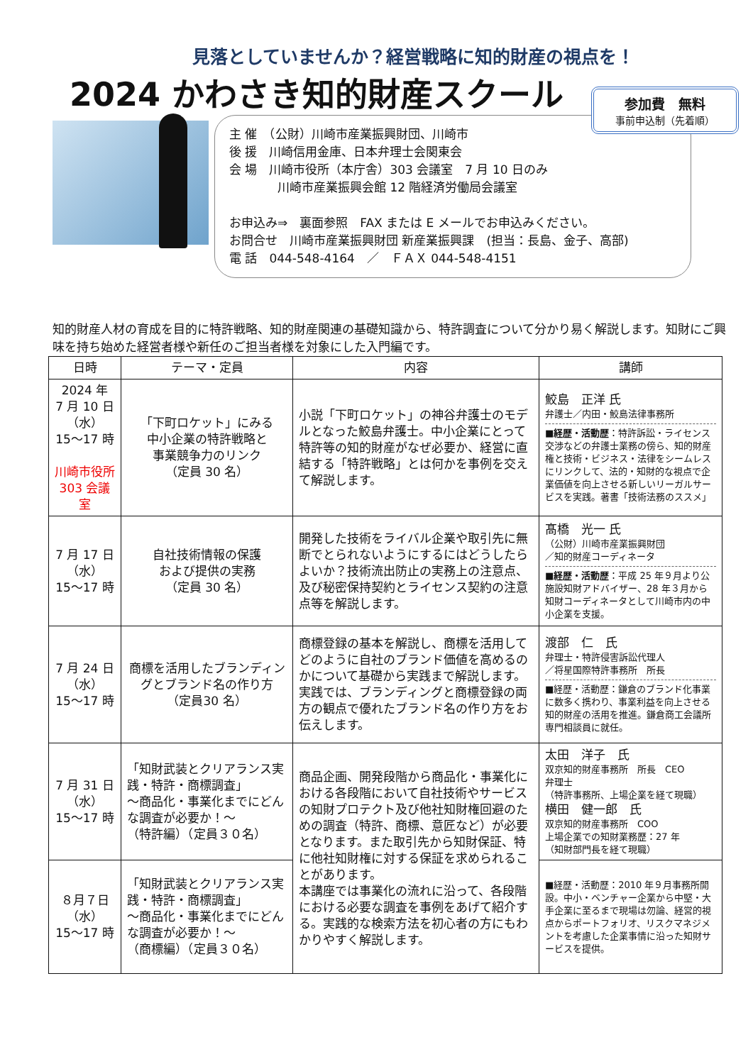見落としていませんか？経営戦略に知的財産の視点を！
2024 かわさき知的財産スクール
主 催　（公財）川崎市産業振興財団、川崎市
後 援　川崎信用金庫、日本弁理士会関東会
会 場　川崎市役所（本庁舎）303 会議室　7 月 10 日のみ
　　　　川崎市産業振興会館 12 階経済労働局会議室
お申込み⇒　裏面参照　FAX または E メールでお申込みください。
お問合せ　川崎市産業振興財団 新産業振興課　(担当：長島、金子、高部)
電 話　044-548-4164　／　ＦＡＸ 044-548-4151
参加費　無料
事前申込制（先着順）
知的財産人材の育成を目的に特許戦略、知的財産関連の基礎知識から、特許調査について分かり易く解説します。知財にご興味を持ち始めた経営者様や新任のご担当者様を対象にした入門編です。
| 日時 | テーマ・定員 | 内容 | 講師 |
| --- | --- | --- | --- |
| 2024 年 7 月 10 日 （水） 15～17 時 川崎市役所 303 会議室 | 「下町ロケット」にみる 中小企業の特許戦略と 事業競争力のリンク （定員 30 名） | 小説「下町ロケット」の神谷弁護士のモデルとなった鮫島弁護士。中小企業にとって特許等の知的財産がなぜ必要か、経営に直結する「特許戦略」とは何かを事例を交えて解説します。 | 鮫島 正洋 氏 弁護士／内田・鮫島法律事務所 ■経歴・活動歴 ：特許訴訟・ライセンス交渉などの弁護士業務の傍ら、知的財産権と技術・ビジネス・法律をシームレスにリンクして、法的・知財的な視点で企業価値を向上させる新しいリーガルサービスを実践。著書「技術法務のススメ」 |
| 7 月 17 日 （水） 15～17 時 | 自社技術情報の保護 および提供の実務 （定員 30 名） | 開発した技術をライバル企業や取引先に無断でとられないようにするにはどうしたらよいか？技術流出防止の実務上の注意点、及び秘密保持契約とライセンス契約の注意点等を解説します。 | 髙橋 光一 氏 （公財）川崎市産業振興財団 ／知的財産コーディネータ ■経歴・活動歴 ：平成 25 年９月より公施設知財アドバイザー、28 年３月から知財コーディネータとして川崎市内の中小企業を支援。 |
| 7 月 24 日 （水） 15～17 時 | 商標を活用したブランディングとブランド名の作り方 （定員30 名） | 商標登録の基本を解説し、商標を活用してどのように自社のブランド価値を高めるのかについて基礎から実践まで解説します。実践では、ブランディングと商標登録の両方の観点で優れたブランド名の作り方をお伝えします。 | 渡部 仁 氏 弁理士・特許侵害訴訟代理人 ／将星国際特許事務所 所長 ■経歴・活動歴：鎌倉のブランド化事業に数多く携わり、事業利益を向上させる知的財産の活用を推進。鎌倉商工会議所専門相談員に就任。 |
| 7 月 31 日 （水） 15～17 時 | 「知財武装とクリアランス実践・特許・商標調査」 ～商品化・事業化までにどんな調査が必要か！～ （特許編）（定員３０名） | 商品企画、開発段階から商品化・事業化における各段階において自社技術やサービスの知財プロテクト及び他社知財権回避のための調査（特許、商標、意匠など）が必要となります。また取引先から知財保証、特に他社知財権に対する保証を求められることがあります。 本講座では事業化の流れに沿って、各段階における必要な調査を事例をあげて紹介する。実践的な検索方法を初心者の方にもわかりやすく解説します。 | 太田 洋子 氏 双京知的財産事務所 所長 CEO 弁理士 （特許事務所、上場企業を経て現職） 横田 健一郎 氏 双京知的財産事務所 COO 上場企業での知財業務歴：27 年 （知財部門長を経て現職） |
| ８月７日 （水） 15～17 時 | 「知財武装とクリアランス実践・特許・商標調査」 ～商品化・事業化までにどんな調査が必要か！～ （商標編）（定員３０名） | | ■経歴・活動歴：2010 年９月事務所開設。中小・ベンチャー企業から中堅・大手企業に至るまで現場は勿論、経営的視点からポートフォリオ、リスクマネジメントを考慮した企業事情に沿った知財サービスを提供。 |